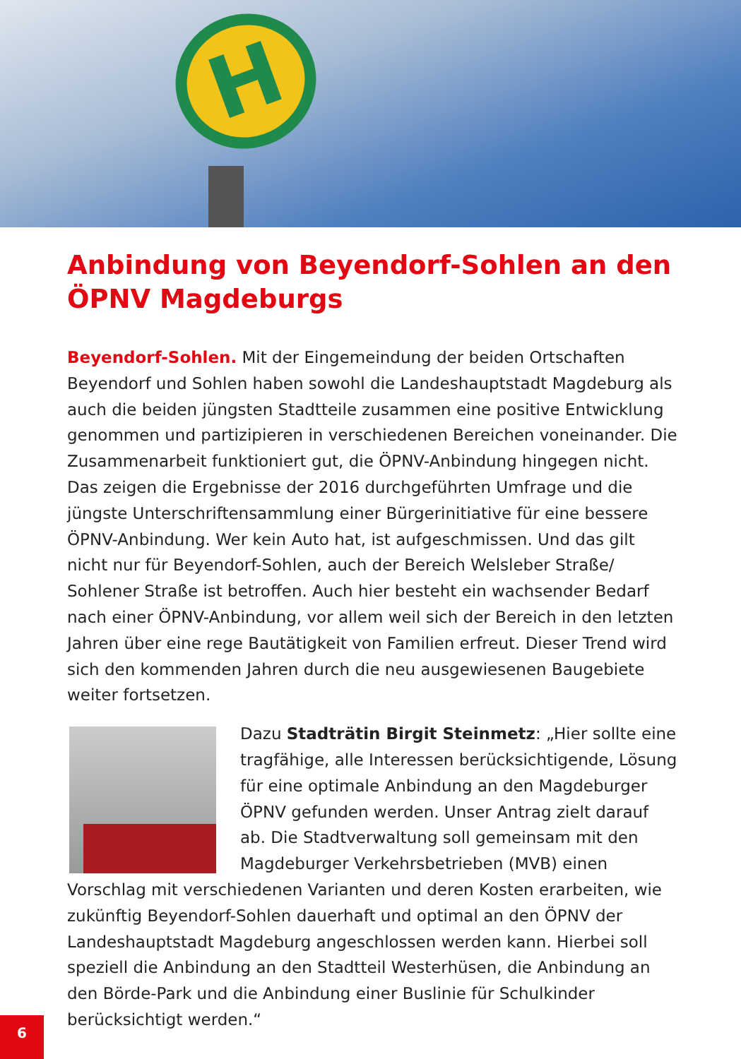H
Anbindung von Beyendorf-Sohlen an den ÖPNV Magdeburgs
Beyendorf-Sohlen. Mit der Eingemeindung der beiden Ortschaften Beyendorf und Sohlen haben sowohl die Landeshauptstadt Magdeburg als auch die beiden jüngsten Stadtteile zusammen eine positive Entwicklung genommen und partizipieren in verschiedenen Bereichen voneinander. Die Zusammenarbeit funktioniert gut, die ÖPNV-Anbindung hingegen nicht. Das zeigen die Ergebnisse der 2016 durchgeführten Umfrage und die jüngste Unterschriftensammlung einer Bürgerinitiative für eine bessere ÖPNV-Anbindung. Wer kein Auto hat, ist aufgeschmissen. Und das gilt nicht nur für Beyendorf-Sohlen, auch der Bereich Welsleber Straße/ Sohlener Straße ist betroffen. Auch hier besteht ein wachsender Bedarf nach einer ÖPNV-Anbindung, vor allem weil sich der Bereich in den letzten Jahren über eine rege Bautätigkeit von Familien erfreut. Dieser Trend wird sich den kommenden Jahren durch die neu ausgewiesenen Baugebiete weiter fortsetzen.
Dazu Stadträtin Birgit Steinmetz: „Hier sollte eine tragfähige, alle Interessen berücksichtigende, Lösung für eine optimale Anbindung an den Magdeburger ÖPNV gefunden werden. Unser Antrag zielt darauf ab. Die Stadtverwaltung soll gemeinsam mit den Magdeburger Verkehrsbetrieben (MVB) einen Vorschlag mit verschiedenen Varianten und deren Kosten erarbeiten, wie zukünftig Beyendorf-Sohlen dauerhaft und optimal an den ÖPNV der Landeshauptstadt Magdeburg angeschlossen werden kann. Hierbei soll speziell die Anbindung an den Stadtteil Westerhüsen, die Anbindung an den Börde-Park und die Anbindung einer Buslinie für Schulkinder berücksichtigt werden.“
6